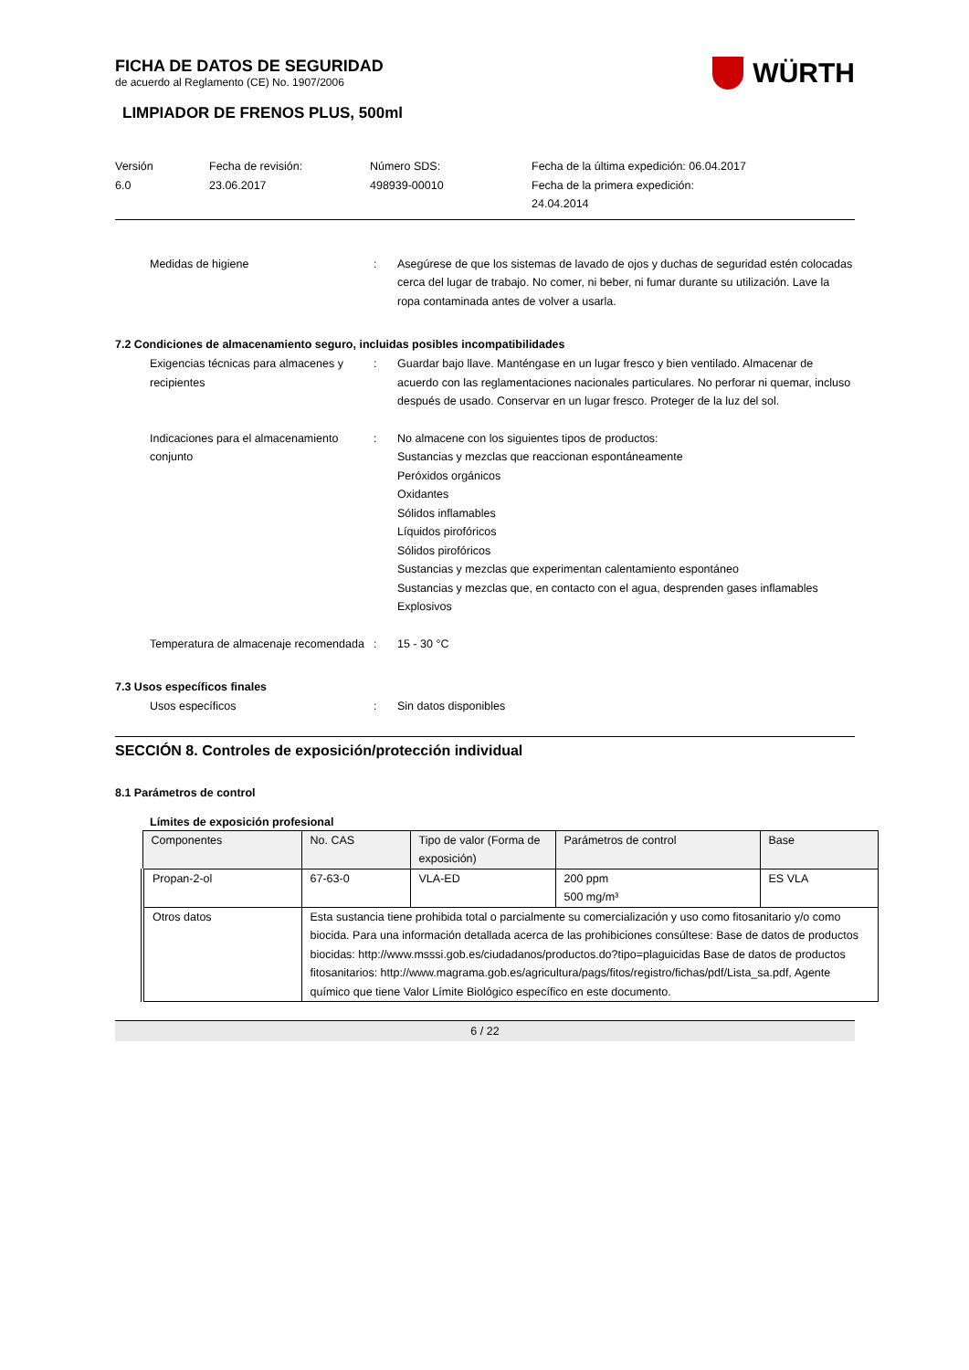FICHA DE DATOS DE SEGURIDAD
de acuerdo al Reglamento (CE) No. 1907/2006
WÜRTH
LIMPIADOR DE FRENOS PLUS, 500ml
Versión
6.0
Fecha de revisión:
23.06.2017
Número SDS:
498939-00010
Fecha de la última expedición: 06.04.2017
Fecha de la primera expedición:
24.04.2014
Medidas de higiene : Asegúrese de que los sistemas de lavado de ojos y duchas de seguridad estén colocadas cerca del lugar de trabajo. No comer, ni beber, ni fumar durante su utilización. Lave la ropa contaminada antes de volver a usarla.
7.2 Condiciones de almacenamiento seguro, incluidas posibles incompatibilidades
Exigencias técnicas para almacenes y recipientes
: Guardar bajo llave. Manténgase en un lugar fresco y bien ventilado. Almacenar de acuerdo con las reglamentaciones nacionales particulares. No perforar ni quemar, incluso después de usado. Conservar en un lugar fresco. Proteger de la luz del sol.
Indicaciones para el almacenamiento conjunto
: No almacene con los siguientes tipos de productos:
Sustancias y mezclas que reaccionan espontáneamente
Peróxidos orgánicos
Oxidantes
Sólidos inflamables
Líquidos pirofóricos
Sólidos pirofóricos
Sustancias y mezclas que experimentan calentamiento espontáneo
Sustancias y mezclas que, en contacto con el agua, desprenden gases inflamables
Explosivos
Temperatura de almacenaje recomendada
: 15 - 30 °C
7.3 Usos específicos finales
Usos específicos : Sin datos disponibles
SECCIÓN 8. Controles de exposición/protección individual
8.1 Parámetros de control
Límites de exposición profesional
| Componentes | No. CAS | Tipo de valor (Forma de exposición) | Parámetros de control | Base |
| Propan-2-ol | 67-63-0 | VLA-ED | 200 ppm 500 mg/m³ | ES VLA |
| Otros datos | Esta sustancia tiene prohibida total o parcialmente su comercialización y uso como fitosanitario y/o como biocida. Para una información detallada acerca de las prohibiciones consúltese: Base de datos de productos biocidas: http://www.msssi.gob.es/ciudadanos/productos.do?tipo=plaguicidas Base de datos de productos fitosanitarios: http://www.magrama.gob.es/agricultura/pags/fitos/registro/fichas/pdf/Lista_sa.pdf, Agente químico que tiene Valor Límite Biológico específico en este documento. | | | |
6 / 22